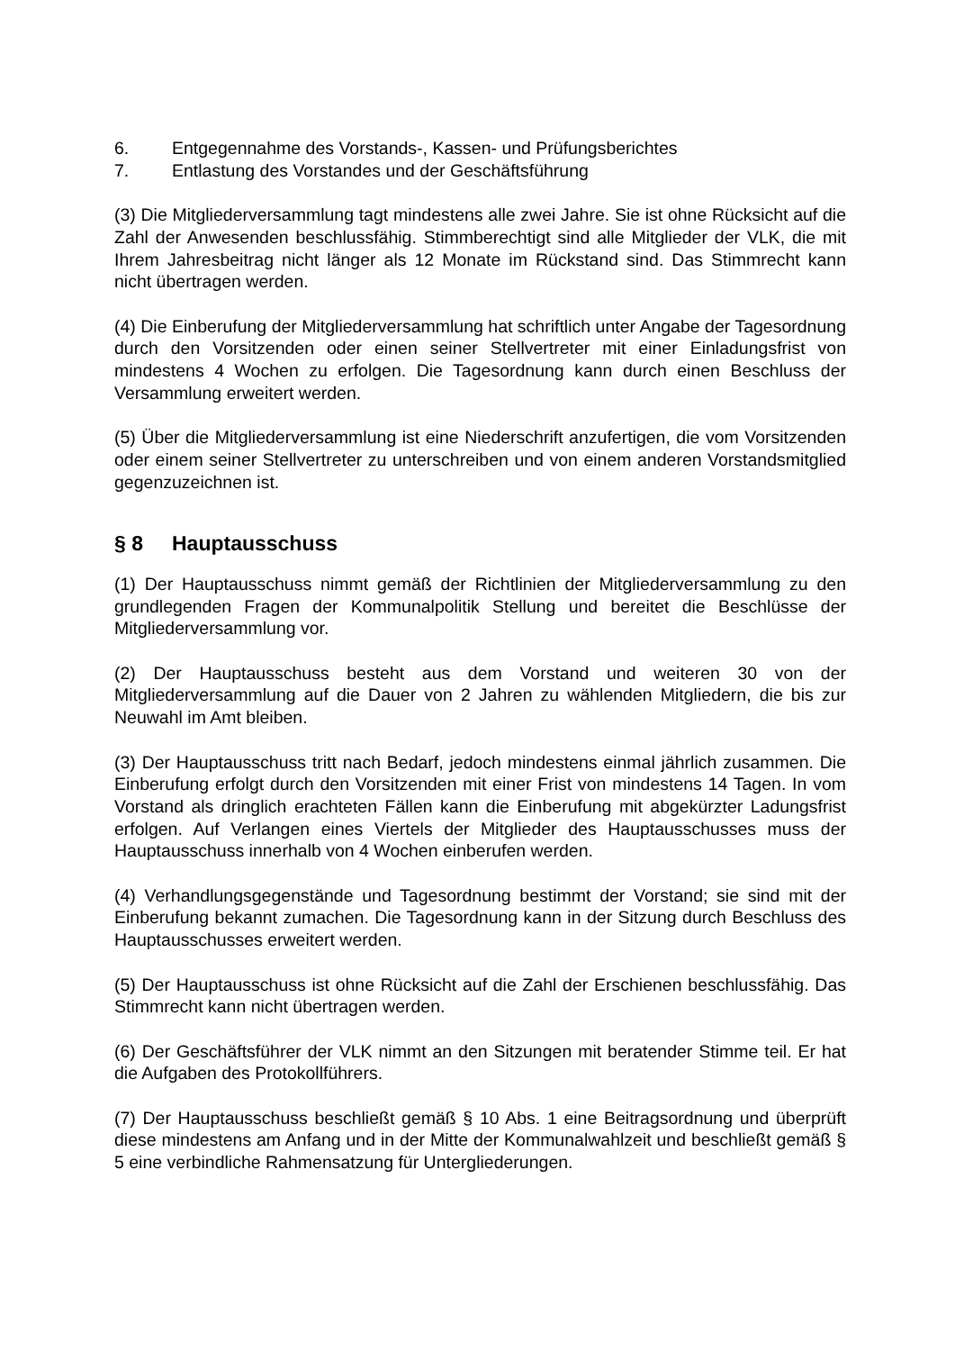6. Entgegennahme des Vorstands-, Kassen- und Prüfungsberichtes
7. Entlastung des Vorstandes und der Geschäftsführung
(3) Die Mitgliederversammlung tagt mindestens alle zwei Jahre. Sie ist ohne Rücksicht auf die Zahl der Anwesenden beschlussfähig. Stimmberechtigt sind alle Mitglieder der VLK, die mit Ihrem Jahresbeitrag nicht länger als 12 Monate im Rückstand sind. Das Stimmrecht kann nicht übertragen werden.
(4) Die Einberufung der Mitgliederversammlung hat schriftlich unter Angabe der Tagesordnung durch den Vorsitzenden oder einen seiner Stellvertreter mit einer Einladungsfrist von mindestens 4 Wochen zu erfolgen. Die Tagesordnung kann durch einen Beschluss der Versammlung erweitert werden.
(5) Über die Mitgliederversammlung ist eine Niederschrift anzufertigen, die vom Vorsitzenden oder einem seiner Stellvertreter zu unterschreiben und von einem anderen Vorstandsmitglied gegenzuzeichnen ist.
§ 8 Hauptausschuss
(1) Der Hauptausschuss nimmt gemäß der Richtlinien der Mitgliederversammlung zu den grundlegenden Fragen der Kommunalpolitik Stellung und bereitet die Beschlüsse der Mitgliederversammlung vor.
(2) Der Hauptausschuss besteht aus dem Vorstand und weiteren 30 von der Mitgliederversammlung auf die Dauer von 2 Jahren zu wählenden Mitgliedern, die bis zur Neuwahl im Amt bleiben.
(3) Der Hauptausschuss tritt nach Bedarf, jedoch mindestens einmal jährlich zusammen. Die Einberufung erfolgt durch den Vorsitzenden mit einer Frist von mindestens 14 Tagen. In vom Vorstand als dringlich erachteten Fällen kann die Einberufung mit abgekürzter Ladungsfrist erfolgen. Auf Verlangen eines Viertels der Mitglieder des Hauptausschusses muss der Hauptausschuss innerhalb von 4 Wochen einberufen werden.
(4) Verhandlungsgegenstände und Tagesordnung bestimmt der Vorstand; sie sind mit der Einberufung bekannt zumachen. Die Tagesordnung kann in der Sitzung durch Beschluss des Hauptausschusses erweitert werden.
(5) Der Hauptausschuss ist ohne Rücksicht auf die Zahl der Erschienen beschlussfähig. Das Stimmrecht kann nicht übertragen werden.
(6) Der Geschäftsführer der VLK nimmt an den Sitzungen mit beratender Stimme teil. Er hat die Aufgaben des Protokollführers.
(7) Der Hauptausschuss beschließt gemäß § 10 Abs. 1 eine Beitragsordnung und überprüft diese mindestens am Anfang und in der Mitte der Kommunalwahlzeit und beschließt gemäß § 5 eine verbindliche Rahmensatzung für Untergliederungen.